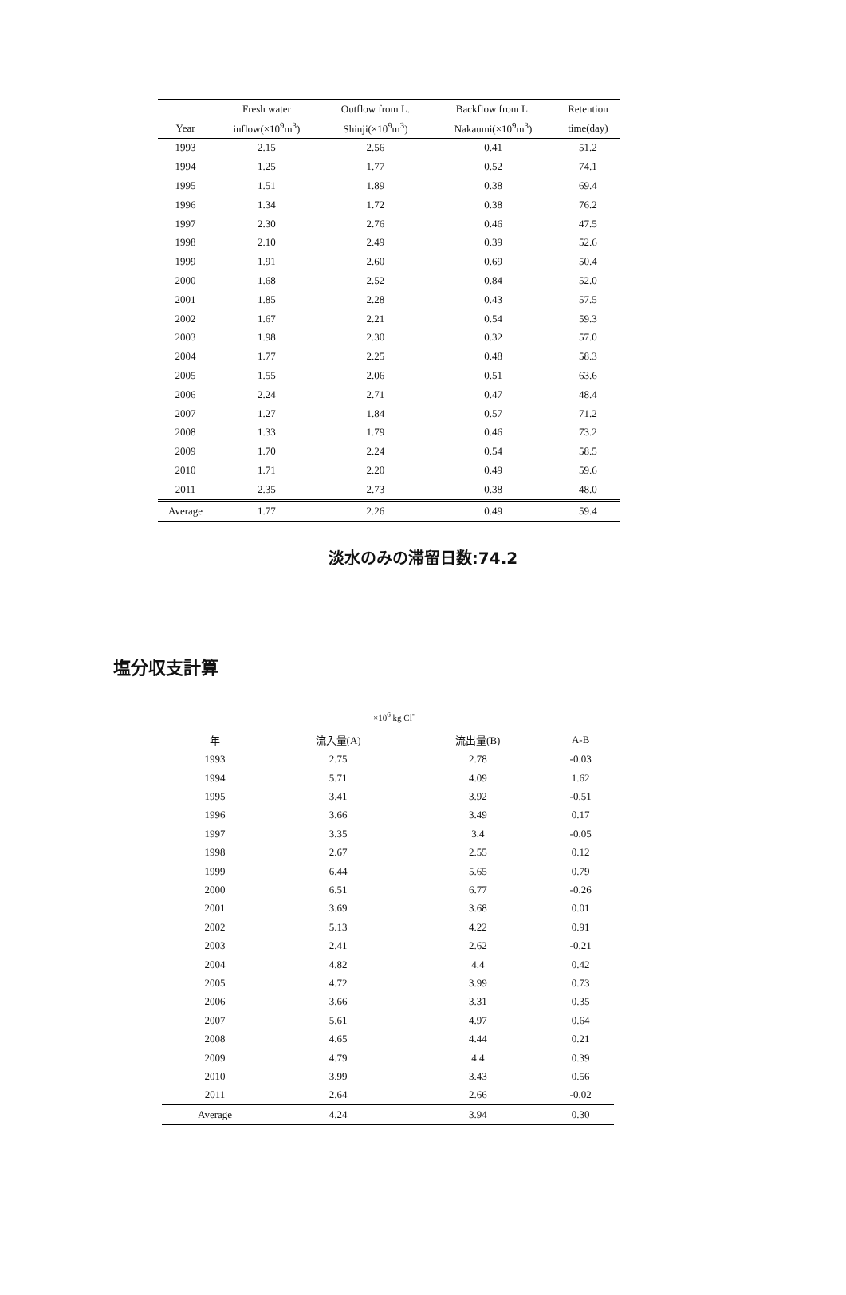| | Fresh water | Outflow from L. | Backflow from L. | Retention |
| --- | --- | --- | --- | --- |
| Year | inflow(×10<sup>9</sup>m<sup>3</sup>) | Shinji(×10<sup>9</sup>m<sup>3</sup>) | Nakaumi(×10<sup>9</sup>m<sup>3</sup>) | time(day) |
| 1993 | 2.15 | 2.56 | 0.41 | 51.2 |
| 1994 | 1.25 | 1.77 | 0.52 | 74.1 |
| 1995 | 1.51 | 1.89 | 0.38 | 69.4 |
| 1996 | 1.34 | 1.72 | 0.38 | 76.2 |
| 1997 | 2.30 | 2.76 | 0.46 | 47.5 |
| 1998 | 2.10 | 2.49 | 0.39 | 52.6 |
| 1999 | 1.91 | 2.60 | 0.69 | 50.4 |
| 2000 | 1.68 | 2.52 | 0.84 | 52.0 |
| 2001 | 1.85 | 2.28 | 0.43 | 57.5 |
| 2002 | 1.67 | 2.21 | 0.54 | 59.3 |
| 2003 | 1.98 | 2.30 | 0.32 | 57.0 |
| 2004 | 1.77 | 2.25 | 0.48 | 58.3 |
| 2005 | 1.55 | 2.06 | 0.51 | 63.6 |
| 2006 | 2.24 | 2.71 | 0.47 | 48.4 |
| 2007 | 1.27 | 1.84 | 0.57 | 71.2 |
| 2008 | 1.33 | 1.79 | 0.46 | 73.2 |
| 2009 | 1.70 | 2.24 | 0.54 | 58.5 |
| 2010 | 1.71 | 2.20 | 0.49 | 59.6 |
| 2011 | 2.35 | 2.73 | 0.38 | 48.0 |
| Average | 1.77 | 2.26 | 0.49 | 59.4 |
淡水のみの滞留日数:74.2
塩分収支計算
×10<sup>6</sup> kg Cl<sup>-</sup>
| 年 | 流入量(A) | 流出量(B) | A-B |
| --- | --- | --- | --- |
| 1993 | 2.75 | 2.78 | -0.03 |
| 1994 | 5.71 | 4.09 | 1.62 |
| 1995 | 3.41 | 3.92 | -0.51 |
| 1996 | 3.66 | 3.49 | 0.17 |
| 1997 | 3.35 | 3.4 | -0.05 |
| 1998 | 2.67 | 2.55 | 0.12 |
| 1999 | 6.44 | 5.65 | 0.79 |
| 2000 | 6.51 | 6.77 | -0.26 |
| 2001 | 3.69 | 3.68 | 0.01 |
| 2002 | 5.13 | 4.22 | 0.91 |
| 2003 | 2.41 | 2.62 | -0.21 |
| 2004 | 4.82 | 4.4 | 0.42 |
| 2005 | 4.72 | 3.99 | 0.73 |
| 2006 | 3.66 | 3.31 | 0.35 |
| 2007 | 5.61 | 4.97 | 0.64 |
| 2008 | 4.65 | 4.44 | 0.21 |
| 2009 | 4.79 | 4.4 | 0.39 |
| 2010 | 3.99 | 3.43 | 0.56 |
| 2011 | 2.64 | 2.66 | -0.02 |
| Average | 4.24 | 3.94 | 0.30 |